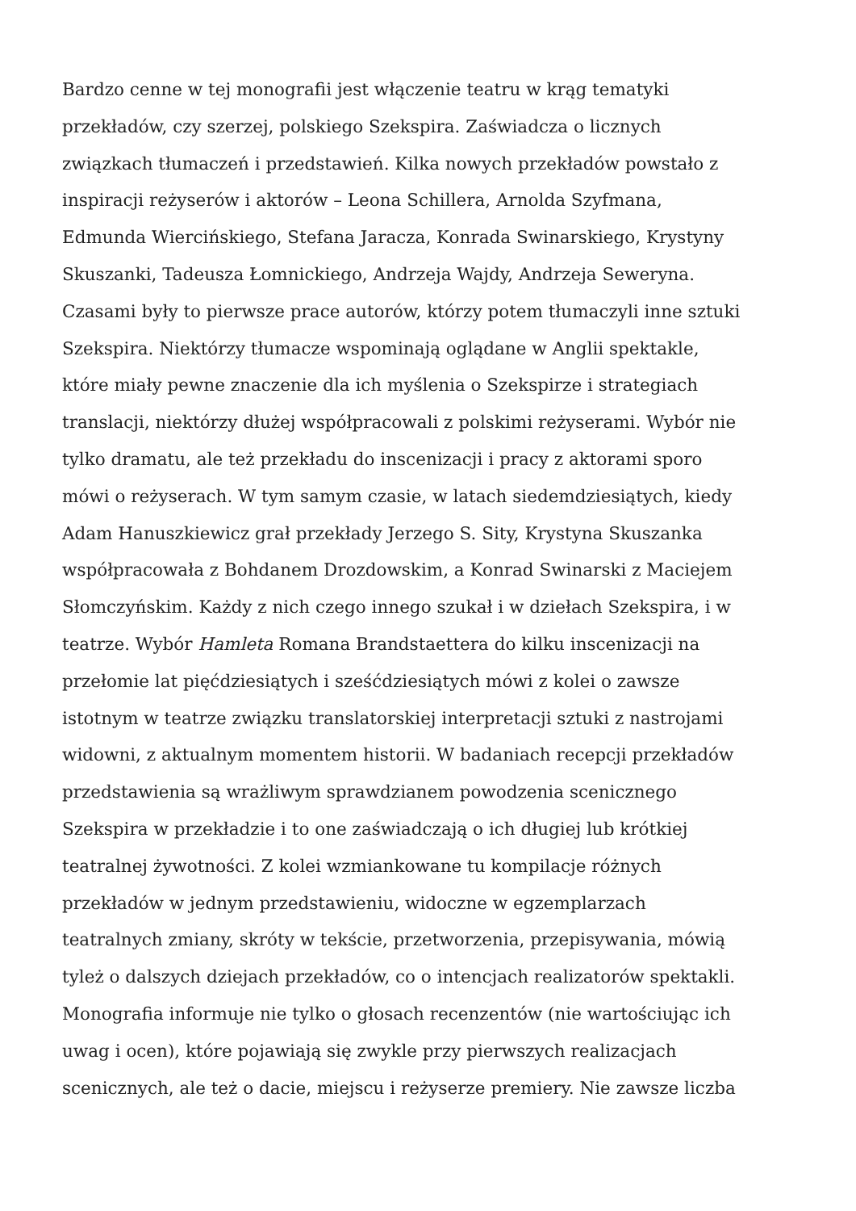Bardzo cenne w tej monografii jest włączenie teatru w krąg tematyki
przekładów, czy szerzej, polskiego Szekspira. Zaświadcza o licznych
związkach tłumaczeń i przedstawień. Kilka nowych przekładów powstało z
inspiracji reżyserów i aktorów – Leona Schillera, Arnolda Szyfmana,
Edmunda Wiercińskiego, Stefana Jaracza, Konrada Swinarskiego, Krystyny
Skuszanki, Tadeusza Łomnickiego, Andrzeja Wajdy, Andrzeja Seweryna.
Czasami były to pierwsze prace autorów, którzy potem tłumaczyli inne sztuki
Szekspira. Niektórzy tłumacze wspominają oglądane w Anglii spektakle,
które miały pewne znaczenie dla ich myślenia o Szekspirze i strategiach
translacji, niektórzy dłużej współpracowali z polskimi reżyserami. Wybór nie
tylko dramatu, ale też przekładu do inscenizacji i pracy z aktorami sporo
mówi o reżyserach. W tym samym czasie, w latach siedemdziesiątych, kiedy
Adam Hanuszkiewicz grał przekłady Jerzego S. Sity, Krystyna Skuszanka
współpracowała z Bohdanem Drozdowskim, a Konrad Swinarski z Maciejem
Słomczyńskim. Każdy z nich czego innego szukał i w dziełach Szekspira, i w
teatrze. Wybór Hamleta Romana Brandstaettera do kilku inscenizacji na
przełomie lat pięćdziesiątych i sześćdziesiątych mówi z kolei o zawsze
istotnym w teatrze związku translatorskiej interpretacji sztuki z nastrojami
widowni, z aktualnym momentem historii. W badaniach recepcji przekładów
przedstawienia są wrażliwym sprawdzianem powodzenia scenicznego
Szekspira w przekładzie i to one zaświadczają o ich długiej lub krótkiej
teatralnej żywotności. Z kolei wzmiankowane tu kompilacje różnych
przekładów w jednym przedstawieniu, widoczne w egzemplarzach
teatralnych zmiany, skróty w tekście, przetworzenia, przepisywania, mówią
tyleż o dalszych dziejach przekładów, co o intencjach realizatorów spektakli.
Monografia informuje nie tylko o głosach recenzentów (nie wartościując ich
uwag i ocen), które pojawiają się zwykle przy pierwszych realizacjach
scenicznych, ale też o dacie, miejscu i reżyserze premiery. Nie zawsze liczba